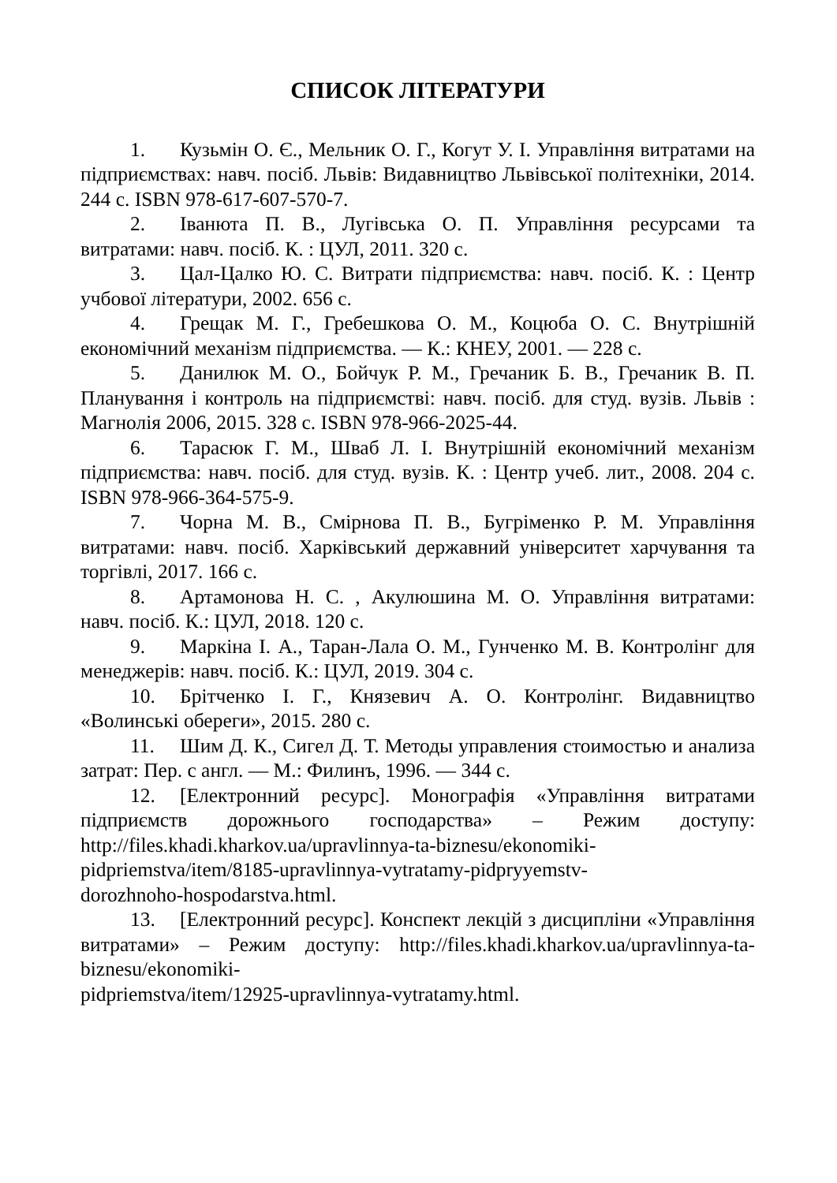СПИСОК ЛІТЕРАТУРИ
1. Кузьмін О. Є., Мельник О. Г., Когут У. І. Управління витратами на підприємствах: навч. посіб. Львів: Видавництво Львівської політехніки, 2014. 244 с. ISBN 978-617-607-570-7.
2. Іванюта П. В., Лугівська О. П. Управління ресурсами та витратами: навч. посіб. К. : ЦУЛ, 2011. 320 с.
3. Цал-Цалко Ю. С. Витрати підприємства: навч. посіб. К. : Центр учбової літератури, 2002. 656 с.
4. Грещак М. Г., Гребешкова О. М., Коцюба О. С. Внутрішній економічний механізм підприємства. — К.: КНЕУ, 2001. — 228 с.
5. Данилюк М. О., Бойчук Р. М., Гречаник Б. В., Гречаник В. П. Планування і контроль на підприємстві: навч. посіб. для студ. вузів. Львів : Магнолія 2006, 2015. 328 с. ISBN 978-966-2025-44.
6. Тарасюк Г. М., Шваб Л. І. Внутрішній економічний механізм підприємства: навч. посіб. для студ. вузів. К. : Центр учеб. лит., 2008. 204 с. ISBN 978-966-364-575-9.
7. Чорна М. В., Смірнова П. В., Бугріменко Р. М. Управління витратами: навч. посіб. Харківський державний університет харчування та торгівлі, 2017. 166 с.
8. Артамонова Н. С. , Акулюшина М. О. Управління витратами: навч. посіб. К.: ЦУЛ, 2018. 120 с.
9. Маркіна І. А., Таран-Лала О. М., Гунченко М. В. Контролінг для менеджерів: навч. посіб. К.: ЦУЛ, 2019. 304 с.
10. Брітченко І. Г., Князевич А. О. Контролінг. Видавництво «Волинські обереги», 2015. 280 с.
11. Шим Д. К., Сигел Д. Т. Методы управления стоимостью и анализа затрат: Пер. с англ. — М.: Филинъ, 1996. — 344 с.
12. [Електронний ресурс]. Монографія «Управління витратами підприємств дорожнього господарства» – Режим доступу: http://files.khadi.kharkov.ua/upravlinnya-ta-biznesu/ekonomiki-
pidpriemstva/item/8185-upravlinnya-vytratamy-pidpryyemstv-
dorozhnoho-hospodarstva.html.
13. [Електронний ресурс]. Конспект лекцій з дисципліни «Управління витратами» – Режим доступу: http://files.khadi.kharkov.ua/upravlinnya-ta-biznesu/ekonomiki-
pidpriemstva/item/12925-upravlinnya-vytratamy.html.